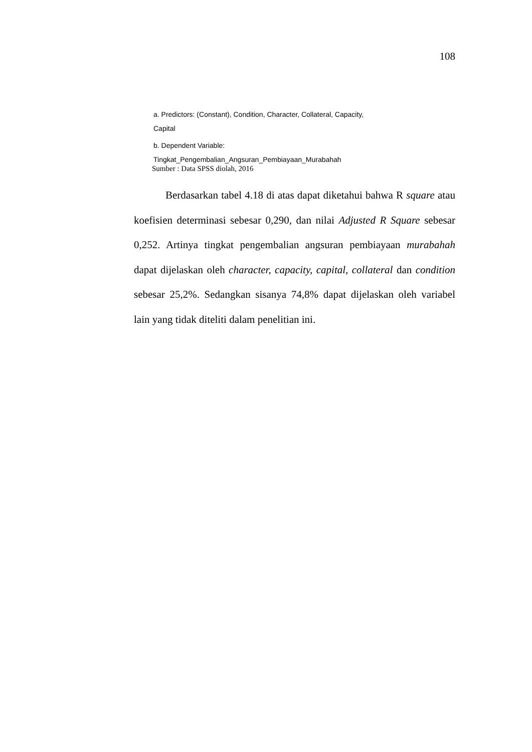108
a. Predictors: (Constant), Condition, Character, Collateral, Capacity,
Capital
b. Dependent Variable:
Tingkat_Pengembalian_Angsuran_Pembiayaan_Murabahah
Sumber : Data SPSS diolah, 2016
Berdasarkan tabel 4.18 di atas dapat diketahui bahwa R square atau koefisien determinasi sebesar 0,290, dan nilai Adjusted R Square sebesar 0,252. Artinya tingkat pengembalian angsuran pembiayaan murabahah dapat dijelaskan oleh character, capacity, capital, collateral dan condition sebesar 25,2%. Sedangkan sisanya 74,8% dapat dijelaskan oleh variabel lain yang tidak diteliti dalam penelitian ini.